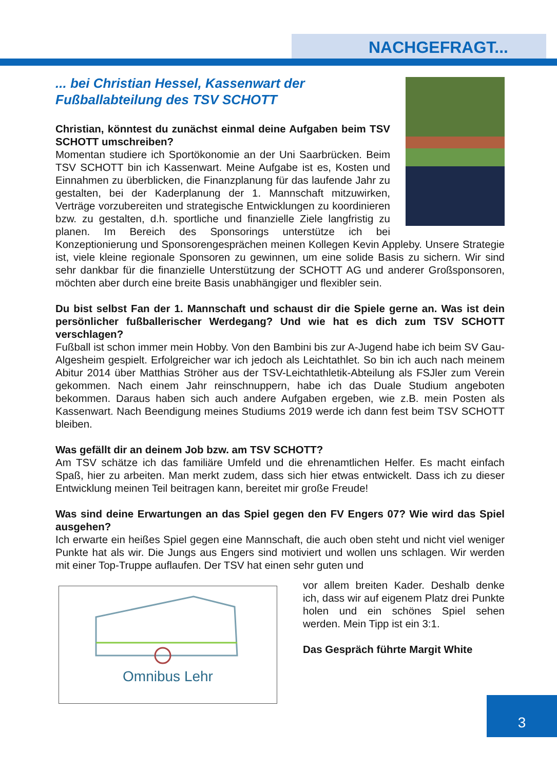NACHGEFRAGT...
... bei Christian Hessel, Kassenwart der
Fußballabteilung des TSV SCHOTT
Christian, könntest du zunächst einmal deine Aufgaben beim TSV SCHOTT umschreiben?
Momentan studiere ich Sportökonomie an der Uni Saarbrücken. Beim TSV SCHOTT bin ich Kassenwart. Meine Aufgabe ist es, Kosten und Einnahmen zu überblicken, die Finanzplanung für das laufende Jahr zu gestalten, bei der Kaderplanung der 1. Mannschaft mitzuwirken, Verträge vorzubereiten und strategische Entwicklungen zu koordinieren bzw. zu gestalten, d.h. sportliche und finanzielle Ziele langfristig zu planen. Im Bereich des Sponsorings unterstütze ich bei Konzeptionierung und Sponsorengesprächen meinen Kollegen Kevin Appleby. Unsere Strategie ist, viele kleine regionale Sponsoren zu gewinnen, um eine solide Basis zu sichern. Wir sind sehr dankbar für die finanzielle Unterstützung der SCHOTT AG und anderer Großsponsoren, möchten aber durch eine breite Basis unabhängiger und flexibler sein.
Du bist selbst Fan der 1. Mannschaft und schaust dir die Spiele gerne an. Was ist dein persönlicher fußballerischer Werdegang? Und wie hat es dich zum TSV SCHOTT verschlagen?
Fußball ist schon immer mein Hobby. Von den Bambini bis zur A-Jugend habe ich beim SV Gau-Algesheim gespielt. Erfolgreicher war ich jedoch als Leichtathlet. So bin ich auch nach meinem Abitur 2014 über Matthias Ströher aus der TSV-Leichtathletik-Abteilung als FSJler zum Verein gekommen. Nach einem Jahr reinschnuppern, habe ich das Duale Studium angeboten bekommen. Daraus haben sich auch andere Aufgaben ergeben, wie z.B. mein Posten als Kassenwart. Nach Beendigung meines Studiums 2019 werde ich dann fest beim TSV SCHOTT bleiben.
Was gefällt dir an deinem Job bzw. am TSV SCHOTT?
Am TSV schätze ich das familiäre Umfeld und die ehrenamtlichen Helfer. Es macht einfach Spaß, hier zu arbeiten. Man merkt zudem, dass sich hier etwas entwickelt. Dass ich zu dieser Entwicklung meinen Teil beitragen kann, bereitet mir große Freude!
Was sind deine Erwartungen an das Spiel gegen den FV Engers 07? Wie wird das Spiel ausgehen?
Ich erwarte ein heißes Spiel gegen eine Mannschaft, die auch oben steht und nicht viel weniger Punkte hat als wir. Die Jungs aus Engers sind motiviert und wollen uns schlagen. Wir werden mit einer Top-Truppe auflaufen. Der TSV hat einen sehr guten und
Omnibus Lehr
vor allem breiten Kader. Deshalb denke ich, dass wir auf eigenem Platz drei Punkte holen und ein schönes Spiel sehen werden. Mein Tipp ist ein 3:1.
Das Gespräch führte Margit White
3